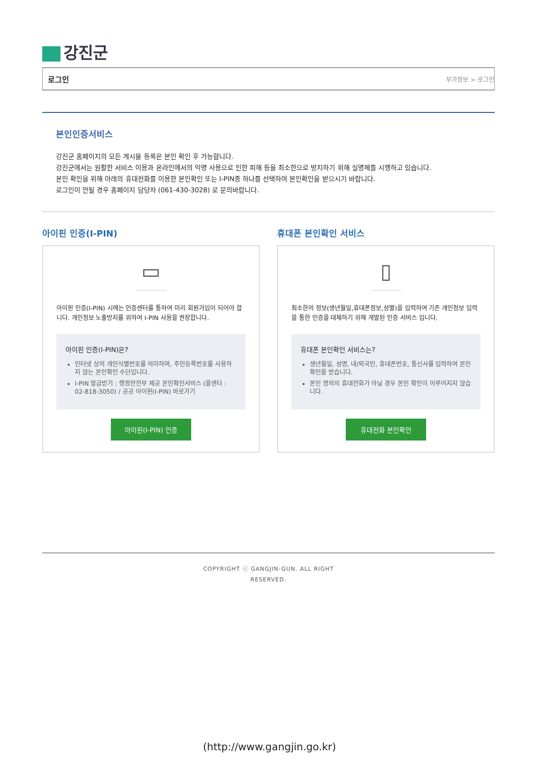강진군
로그인 부가정보 > 로그인
본인인증서비스
강진군 홈페이지의 모든 게시물 등록은 본인 확인 후 가능합니다.
강진군에서는 원활한 서비스 이용과 온라인에서의 익명 사용으로 인한 피해 등을 최소한으로 방지하기 위해 실명제를 시행하고 있습니다.
본인 확인을 위해 아래의 휴대전화를 이용한 본인확인 또는 I-PIN중 하나를 선택하여 본인확인을 받으시기 바랍니다.
로그인이 안될 경우 홈페이지 담당자 (061-430-3028) 로 문의바랍니다.
아이핀 인증(I-PIN)
▭
아이핀 인증(I-PIN) 시에는 인증센터를 통하여 미리 회원가입이 되어야 합니다. 개인정보 노출방지를 위하여 I-PIN 사용을 권장합니다.
아이핀 인증(I-PIN)은?
인터넷 상의 개인식별번호를 의미하며, 주민등록번호를 사용하지 않는 본인확인 수단입니다.
I-PIN 발급받기 : 행정안전부 제공 본인확인서비스 (콜센터 : 02-818-3050) / 공공 아이핀(I-PIN) 바로가기
아이핀(I-PIN) 인증
휴대폰 본인확인 서비스
▯
최소한의 정보(생년월일,휴대폰정보,성별)을 입력하여 기존 개인정보 입력을 통한 인증을 대체하기 위해 개발된 인증 서비스 입니다.
휴대폰 본인확인 서비스는?
생년월일, 성명, 내/외국인, 휴대폰번호, 통신사를 입력하여 본인확인을 받습니다.
본인 명의의 휴대전화가 아닐 경우 본인 확인이 이루어지지 않습니다.
휴대전화 본인확인
COPYRIGHT ⓒ GANGJIN-GUN. ALL RIGHT
RESERVED.
(http://www.gangjin.go.kr)